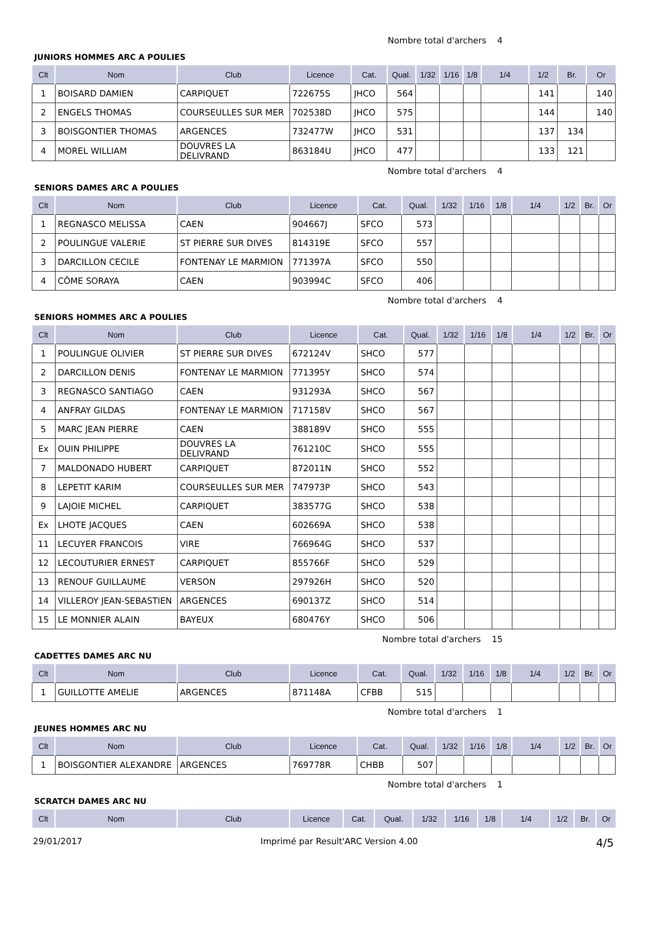Nombre total d'archers 4
JUNIORS HOMMES ARC A POULIES
| Clt | Nom | Club | Licence | Cat. | Qual. | 1/32 | 1/16 | 1/8 | 1/4 | 1/2 | Br. | Or |
| --- | --- | --- | --- | --- | --- | --- | --- | --- | --- | --- | --- | --- |
| 1 | BOISARD DAMIEN | CARPIQUET | 722675S | JHCO | 564 | | | | | 141 | | 140 |
| 2 | ENGELS THOMAS | COURSEULLES SUR MER | 702538D | JHCO | 575 | | | | | 144 | | 140 |
| 3 | BOISGONTIER THOMAS | ARGENCES | 732477W | JHCO | 531 | | | | | 137 | 134 | |
| 4 | MOREL WILLIAM | DOUVRES LA DELIVRAND | 863184U | JHCO | 477 | | | | | 133 | 121 | |
Nombre total d'archers 4
SENIORS DAMES ARC A POULIES
| Clt | Nom | Club | Licence | Cat. | Qual. | 1/32 | 1/16 | 1/8 | 1/4 | 1/2 | Br. | Or |
| --- | --- | --- | --- | --- | --- | --- | --- | --- | --- | --- | --- | --- |
| 1 | REGNASCO MELISSA | CAEN | 904667J | SFCO | 573 | | | | | | | |
| 2 | POULINGUE VALERIE | ST PIERRE SUR DIVES | 814319E | SFCO | 557 | | | | | | | |
| 3 | DARCILLON CECILE | FONTENAY LE MARMION | 771397A | SFCO | 550 | | | | | | | |
| 4 | CÔME SORAYA | CAEN | 903994C | SFCO | 406 | | | | | | | |
Nombre total d'archers 4
SENIORS HOMMES ARC A POULIES
| Clt | Nom | Club | Licence | Cat. | Qual. | 1/32 | 1/16 | 1/8 | 1/4 | 1/2 | Br. | Or |
| --- | --- | --- | --- | --- | --- | --- | --- | --- | --- | --- | --- | --- |
| 1 | POULINGUE OLIVIER | ST PIERRE SUR DIVES | 672124V | SHCO | 577 | | | | | | | |
| 2 | DARCILLON DENIS | FONTENAY LE MARMION | 771395Y | SHCO | 574 | | | | | | | |
| 3 | REGNASCO SANTIAGO | CAEN | 931293A | SHCO | 567 | | | | | | | |
| 4 | ANFRAY GILDAS | FONTENAY LE MARMION | 717158V | SHCO | 567 | | | | | | | |
| 5 | MARC JEAN PIERRE | CAEN | 388189V | SHCO | 555 | | | | | | | |
| Ex | OUIN PHILIPPE | DOUVRES LA DELIVRAND | 761210C | SHCO | 555 | | | | | | | |
| 7 | MALDONADO HUBERT | CARPIQUET | 872011N | SHCO | 552 | | | | | | | |
| 8 | LEPETIT KARIM | COURSEULLES SUR MER | 747973P | SHCO | 543 | | | | | | | |
| 9 | LAJOIE MICHEL | CARPIQUET | 383577G | SHCO | 538 | | | | | | | |
| Ex | LHOTE JACQUES | CAEN | 602669A | SHCO | 538 | | | | | | | |
| 11 | LECUYER FRANCOIS | VIRE | 766964G | SHCO | 537 | | | | | | | |
| 12 | LECOUTURIER ERNEST | CARPIQUET | 855766F | SHCO | 529 | | | | | | | |
| 13 | RENOUF GUILLAUME | VERSON | 297926H | SHCO | 520 | | | | | | | |
| 14 | VILLEROY JEAN-SEBASTIEN | ARGENCES | 690137Z | SHCO | 514 | | | | | | | |
| 15 | LE MONNIER ALAIN | BAYEUX | 680476Y | SHCO | 506 | | | | | | | |
Nombre total d'archers 15
CADETTES DAMES ARC NU
| Clt | Nom | Club | Licence | Cat. | Qual. | 1/32 | 1/16 | 1/8 | 1/4 | 1/2 | Br. | Or |
| --- | --- | --- | --- | --- | --- | --- | --- | --- | --- | --- | --- | --- |
| 1 | GUILLOTTE AMELIE | ARGENCES | 871148A | CFBB | 515 | | | | | | | |
Nombre total d'archers 1
JEUNES HOMMES ARC NU
| Clt | Nom | Club | Licence | Cat. | Qual. | 1/32 | 1/16 | 1/8 | 1/4 | 1/2 | Br. | Or |
| --- | --- | --- | --- | --- | --- | --- | --- | --- | --- | --- | --- | --- |
| 1 | BOISGONTIER ALEXANDRE | ARGENCES | 769778R | CHBB | 507 | | | | | | | |
Nombre total d'archers 1
SCRATCH DAMES ARC NU
| Clt | Nom | Club | Licence | Cat. | Qual. | 1/32 | 1/16 | 1/8 | 1/4 | 1/2 | Br. | Or |
| --- | --- | --- | --- | --- | --- | --- | --- | --- | --- | --- | --- | --- |
29/01/2017 Imprimé par Result'ARC Version 4.00 4/5